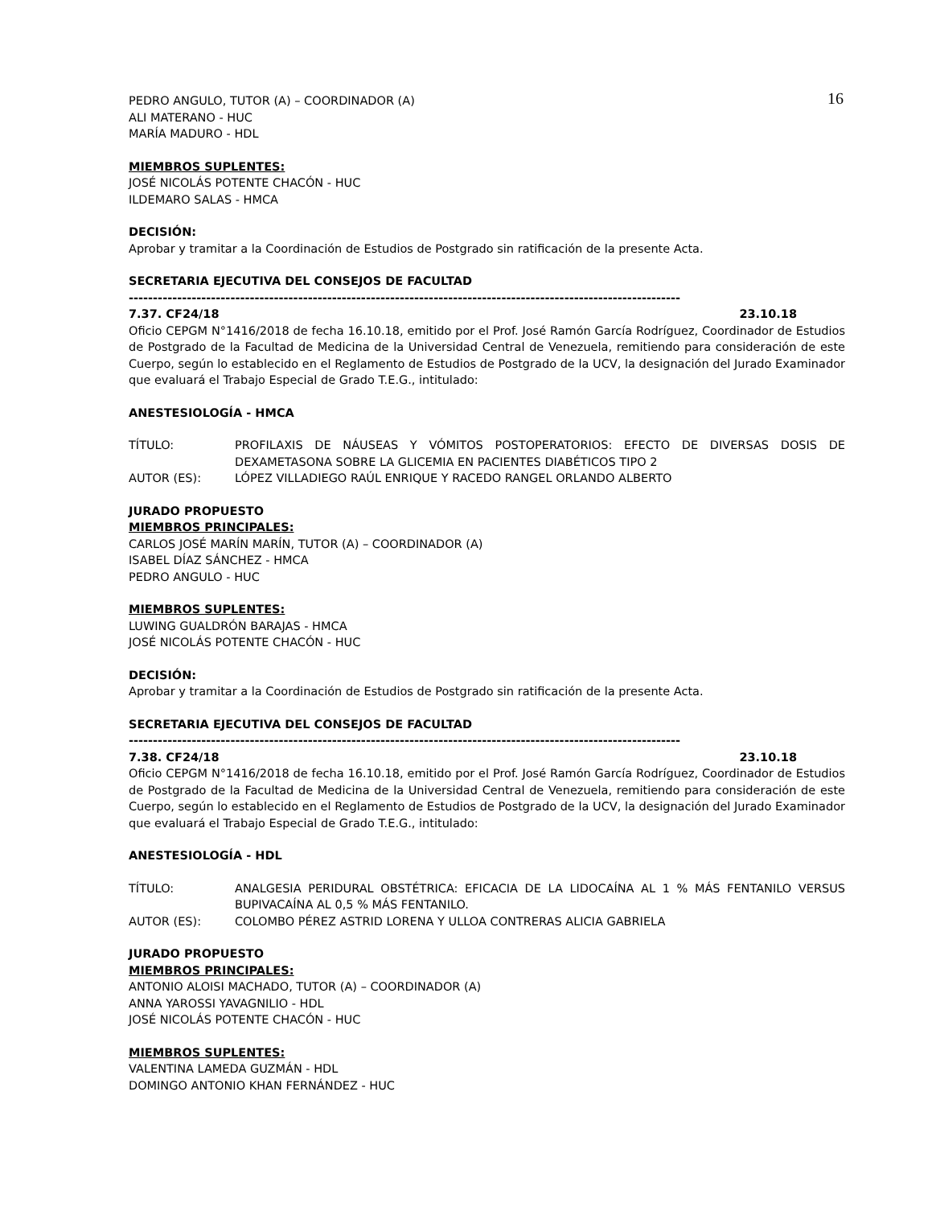16
PEDRO ANGULO, TUTOR (A) – COORDINADOR (A)
ALI MATERANO - HUC
MARÍA MADURO - HDL
MIEMBROS SUPLENTES:
JOSÉ NICOLÁS POTENTE CHACÓN - HUC
ILDEMARO SALAS - HMCA
DECISIÓN:
Aprobar y tramitar a la Coordinación de Estudios de Postgrado sin ratificación de la presente Acta.
SECRETARIA EJECUTIVA DEL CONSEJOS DE FACULTAD
------------------------------------------------------------------------------------------------------------------
7.37. CF24/18 23.10.18
Oficio CEPGM N°1416/2018 de fecha 16.10.18, emitido por el Prof. José Ramón García Rodríguez, Coordinador de Estudios de Postgrado de la Facultad de Medicina de la Universidad Central de Venezuela, remitiendo para consideración de este Cuerpo, según lo establecido en el Reglamento de Estudios de Postgrado de la UCV, la designación del Jurado Examinador que evaluará el Trabajo Especial de Grado T.E.G., intitulado:
ANESTESIOLOGÍA - HMCA
TÍTULO: PROFILAXIS DE NÁUSEAS Y VÓMITOS POSTOPERATORIOS: EFECTO DE DIVERSAS DOSIS DE DEXAMETASONA SOBRE LA GLICEMIA EN PACIENTES DIABÉTICOS TIPO 2
AUTOR (ES): LÓPEZ VILLADIEGO RAÚL ENRIQUE Y RACEDO RANGEL ORLANDO ALBERTO
JURADO PROPUESTO
MIEMBROS PRINCIPALES:
CARLOS JOSÉ MARÍN MARÍN, TUTOR (A) – COORDINADOR (A)
ISABEL DÍAZ SÁNCHEZ - HMCA
PEDRO ANGULO - HUC
MIEMBROS SUPLENTES:
LUWING GUALDRÓN BARAJAS - HMCA
JOSÉ NICOLÁS POTENTE CHACÓN - HUC
DECISIÓN:
Aprobar y tramitar a la Coordinación de Estudios de Postgrado sin ratificación de la presente Acta.
SECRETARIA EJECUTIVA DEL CONSEJOS DE FACULTAD
------------------------------------------------------------------------------------------------------------------
7.38. CF24/18 23.10.18
Oficio CEPGM N°1416/2018 de fecha 16.10.18, emitido por el Prof. José Ramón García Rodríguez, Coordinador de Estudios de Postgrado de la Facultad de Medicina de la Universidad Central de Venezuela, remitiendo para consideración de este Cuerpo, según lo establecido en el Reglamento de Estudios de Postgrado de la UCV, la designación del Jurado Examinador que evaluará el Trabajo Especial de Grado T.E.G., intitulado:
ANESTESIOLOGÍA - HDL
TÍTULO: ANALGESIA PERIDURAL OBSTÉTRICA: EFICACIA DE LA LIDOCAÍNA AL 1 % MÁS FENTANILO VERSUS BUPIVACAÍNA AL 0,5 % MÁS FENTANILO.
AUTOR (ES): COLOMBO PÉREZ ASTRID LORENA Y ULLOA CONTRERAS ALICIA GABRIELA
JURADO PROPUESTO
MIEMBROS PRINCIPALES:
ANTONIO ALOISI MACHADO, TUTOR (A) – COORDINADOR (A)
ANNA YAROSSI YAVAGNILIO - HDL
JOSÉ NICOLÁS POTENTE CHACÓN - HUC
MIEMBROS SUPLENTES:
VALENTINA LAMEDA GUZMÁN - HDL
DOMINGO ANTONIO KHAN FERNÁNDEZ - HUC